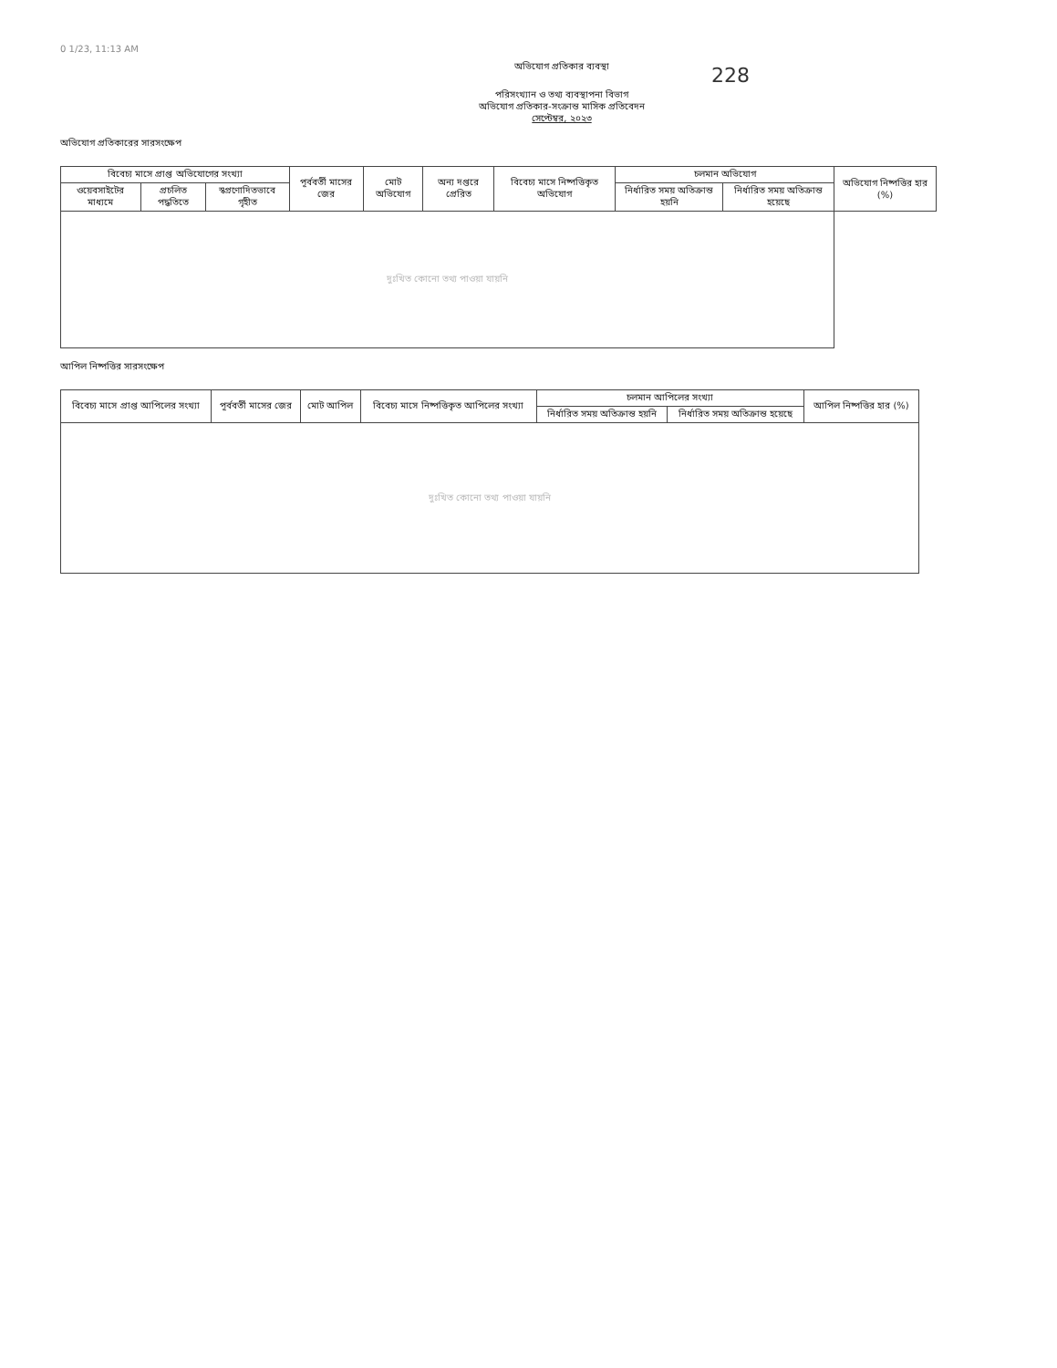228
0 1/23, 11:13 AM
অভিযোগ প্রতিকার ব্যবস্থা
পরিসংখ্যান ও তথ্য ব্যবস্থাপনা বিভাগ
অভিযোগ প্রতিকার-সংক্রান্ত মাসিক প্রতিবেদন
সেপ্টেম্বর, ২০২৩
অভিযোগ প্রতিকারের সারসংক্ষেপ
| বিবেচ্য মাসে প্রাপ্ত অভিযোগের সংখ্যা | | | পূর্ববর্তী মাসের জের | মোট অভিযোগ | অন্য দপ্তরে প্রেরিত | বিবেচ্য মাসে নিষ্পত্তিকৃত অভিযোগ | চলমান অভিযোগ | | অভিযোগ নিষ্পত্তির হার (%) |
| --- | --- | --- | --- | --- | --- | --- | --- | --- | --- |
| ওয়েবসাইটের মাধ্যমে | প্রচলিত পদ্ধতিতে | স্বপ্রণোদিতভাবে গৃহীত | | | | | নির্ধারিত সময় অতিক্রান্ত হয়নি | নির্ধারিত সময় অতিক্রান্ত হয়েছে | |
| দুঃখিত কোনো তথ্য পাওয়া যায়নি | | | | | | | | | |
আপিল নিষ্পত্তির সারসংক্ষেপ
| বিবেচ্য মাসে প্রাপ্ত আপিলের সংখ্যা | পূর্ববর্তী মাসের জের | মোট আপিল | বিবেচ্য মাসে নিষ্পত্তিকৃত আপিলের সংখ্যা | চলমান আপিলের সংখ্যা | | আপিল নিষ্পত্তির হার (%) |
| --- | --- | --- | --- | --- | --- | --- |
| | | | | নির্ধারিত সময় অতিক্রান্ত হয়নি | নির্ধারিত সময় অতিক্রান্ত হয়েছে | |
| দুঃখিত কোনো তথ্য পাওয়া যায়নি | | | | | | |